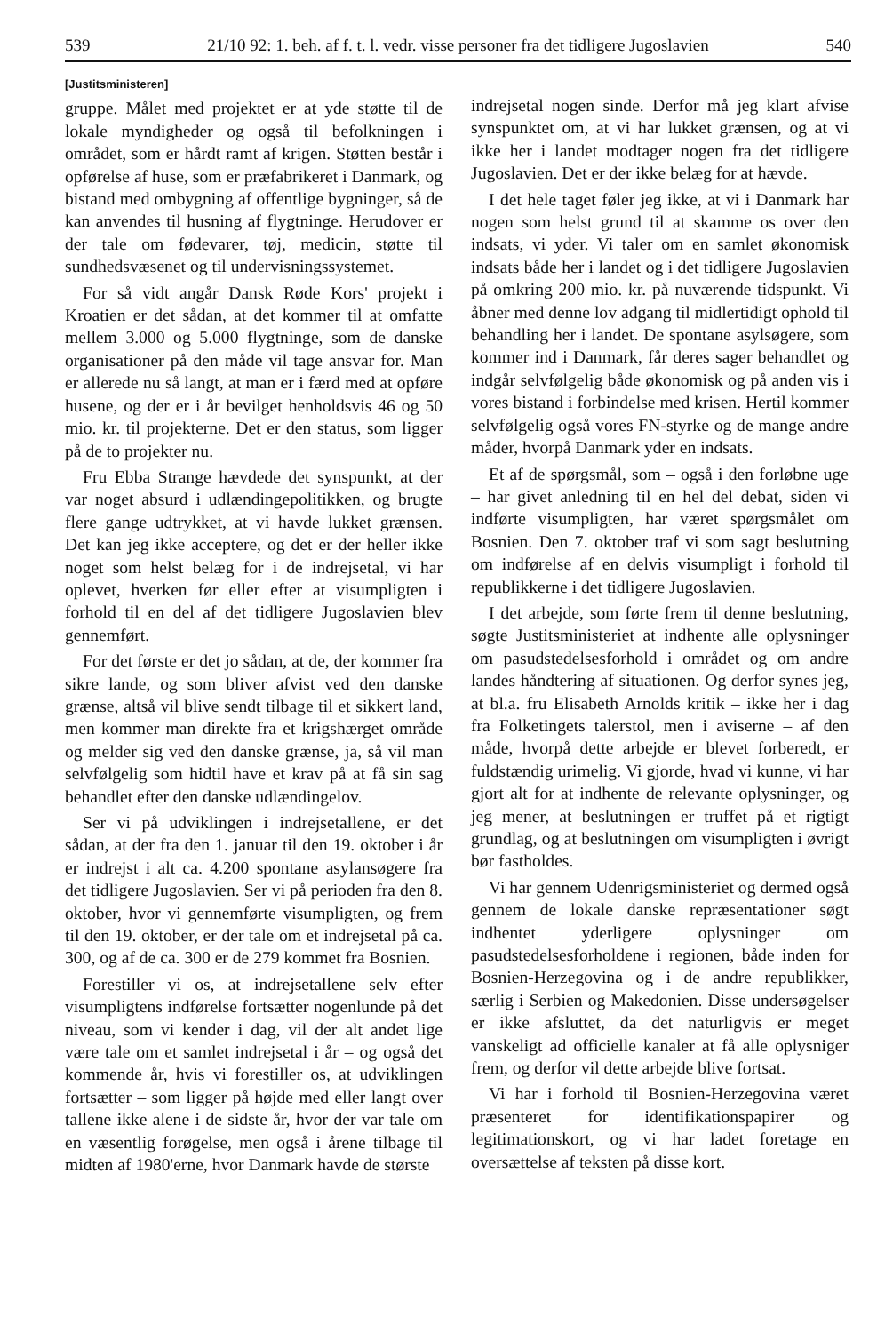539 21/10 92: 1. beh. af f. t. l. vedr. visse personer fra det tidligere Jugoslavien 540
[Justitsministeren]
gruppe. Målet med projektet er at yde støtte til de lokale myndigheder og også til befolkningen i området, som er hårdt ramt af krigen. Støtten består i opførelse af huse, som er præfabrikeret i Danmark, og bistand med ombygning af offentlige bygninger, så de kan anvendes til husning af flygtninge. Herudover er der tale om fødevarer, tøj, medicin, støtte til sundhedsvæsenet og til undervisningssystemet.
For så vidt angår Dansk Røde Kors' projekt i Kroatien er det sådan, at det kommer til at omfatte mellem 3.000 og 5.000 flygtninge, som de danske organisationer på den måde vil tage ansvar for. Man er allerede nu så langt, at man er i færd med at opføre husene, og der er i år bevilget henholdsvis 46 og 50 mio. kr. til projekterne. Det er den status, som ligger på de to projekter nu.
Fru Ebba Strange hævdede det synspunkt, at der var noget absurd i udlændingepolitikken, og brugte flere gange udtrykket, at vi havde lukket grænsen. Det kan jeg ikke acceptere, og det er der heller ikke noget som helst belæg for i de indrejsetal, vi har oplevet, hverken før eller efter at visumpligten i forhold til en del af det tidligere Jugoslavien blev gennemført.
For det første er det jo sådan, at de, der kommer fra sikre lande, og som bliver afvist ved den danske grænse, altså vil blive sendt tilbage til et sikkert land, men kommer man direkte fra et krigshærget område og melder sig ved den danske grænse, ja, så vil man selvfølgelig som hidtil have et krav på at få sin sag behandlet efter den danske udlændingelov.
Ser vi på udviklingen i indrejsetallene, er det sådan, at der fra den 1. januar til den 19. oktober i år er indrejst i alt ca. 4.200 spontane asylansøgere fra det tidligere Jugoslavien. Ser vi på perioden fra den 8. oktober, hvor vi gennemførte visumpligten, og frem til den 19. oktober, er der tale om et indrejsetal på ca. 300, og af de ca. 300 er de 279 kommet fra Bosnien.
Forestiller vi os, at indrejsetallene selv efter visumpligtens indførelse fortsætter nogenlunde på det niveau, som vi kender i dag, vil der alt andet lige være tale om et samlet indrejsetal i år – og også det kommende år, hvis vi forestiller os, at udviklingen fortsætter – som ligger på højde med eller langt over tallene ikke alene i de sidste år, hvor der var tale om en væsentlig forøgelse, men også i årene tilbage til midten af 1980'erne, hvor Danmark havde de største
indrejsetal nogen sinde. Derfor må jeg klart afvise synspunktet om, at vi har lukket grænsen, og at vi ikke her i landet modtager nogen fra det tidligere Jugoslavien. Det er der ikke belæg for at hævde.
I det hele taget føler jeg ikke, at vi i Danmark har nogen som helst grund til at skamme os over den indsats, vi yder. Vi taler om en samlet økonomisk indsats både her i landet og i det tidligere Jugoslavien på omkring 200 mio. kr. på nuværende tidspunkt. Vi åbner med denne lov adgang til midlertidigt ophold til behandling her i landet. De spontane asylsøgere, som kommer ind i Danmark, får deres sager behandlet og indgår selvfølgelig både økonomisk og på anden vis i vores bistand i forbindelse med krisen. Hertil kommer selvfølgelig også vores FN-styrke og de mange andre måder, hvorpå Danmark yder en indsats.
Et af de spørgsmål, som – også i den forløbne uge – har givet anledning til en hel del debat, siden vi indførte visumpligten, har været spørgsmålet om Bosnien. Den 7. oktober traf vi som sagt beslutning om indførelse af en delvis visumpligt i forhold til republikkerne i det tidligere Jugoslavien.
I det arbejde, som førte frem til denne beslutning, søgte Justitsministeriet at indhente alle oplysninger om pasudstedelsesforhold i området og om andre landes håndtering af situationen. Og derfor synes jeg, at bl.a. fru Elisabeth Arnolds kritik – ikke her i dag fra Folketingets talerstol, men i aviserne – af den måde, hvorpå dette arbejde er blevet forberedt, er fuldstændig urimelig. Vi gjorde, hvad vi kunne, vi har gjort alt for at indhente de relevante oplysninger, og jeg mener, at beslutningen er truffet på et rigtigt grundlag, og at beslutningen om visumpligten i øvrigt bør fastholdes.
Vi har gennem Udenrigsministeriet og dermed også gennem de lokale danske repræsentationer søgt indhentet yderligere oplysninger om pasudstedelsesforholdene i regionen, både inden for Bosnien-Herzegovina og i de andre republikker, særlig i Serbien og Makedonien. Disse undersøgelser er ikke afsluttet, da det naturligvis er meget vanskeligt ad officielle kanaler at få alle oplysniger frem, og derfor vil dette arbejde blive fortsat.
Vi har i forhold til Bosnien-Herzegovina været præsenteret for identifikationspapirer og legitimationskort, og vi har ladet foretage en oversættelse af teksten på disse kort.